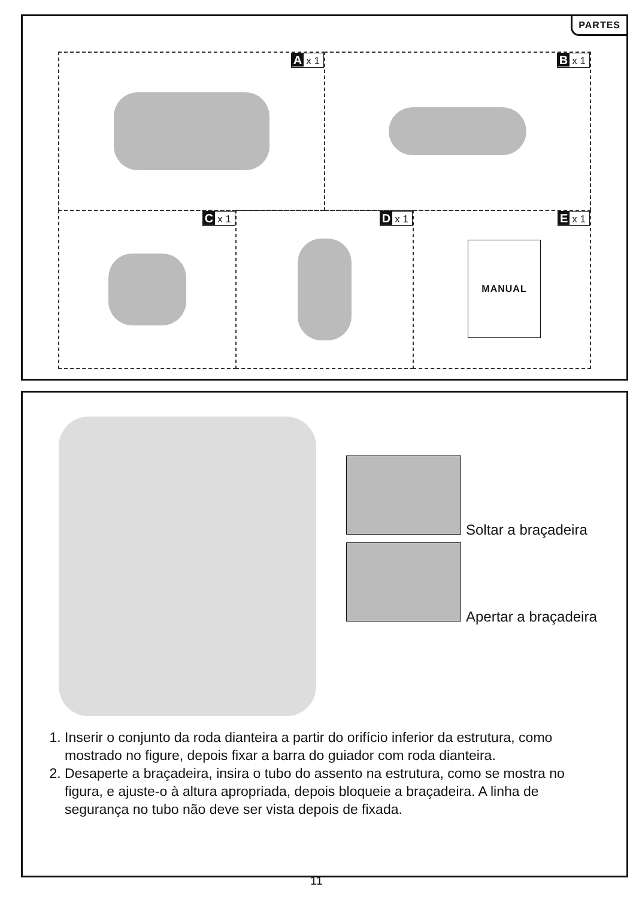PARTES
Ax 1
Bx 1
Cx 1
Dx 1
Ex 1
MANUAL
Soltar a braçadeira
Apertar a braçadeira
1. Inserir o conjunto da roda dianteira a partir do orifício inferior da estrutura, como mostrado no figure, depois fixar a barra do guiador com roda dianteira.
2. Desaperte a braçadeira, insira o tubo do assento na estrutura, como se mostra no figura, e ajuste-o à altura apropriada, depois bloqueie a braçadeira. A linha de segurança no tubo não deve ser vista depois de fixada.
11